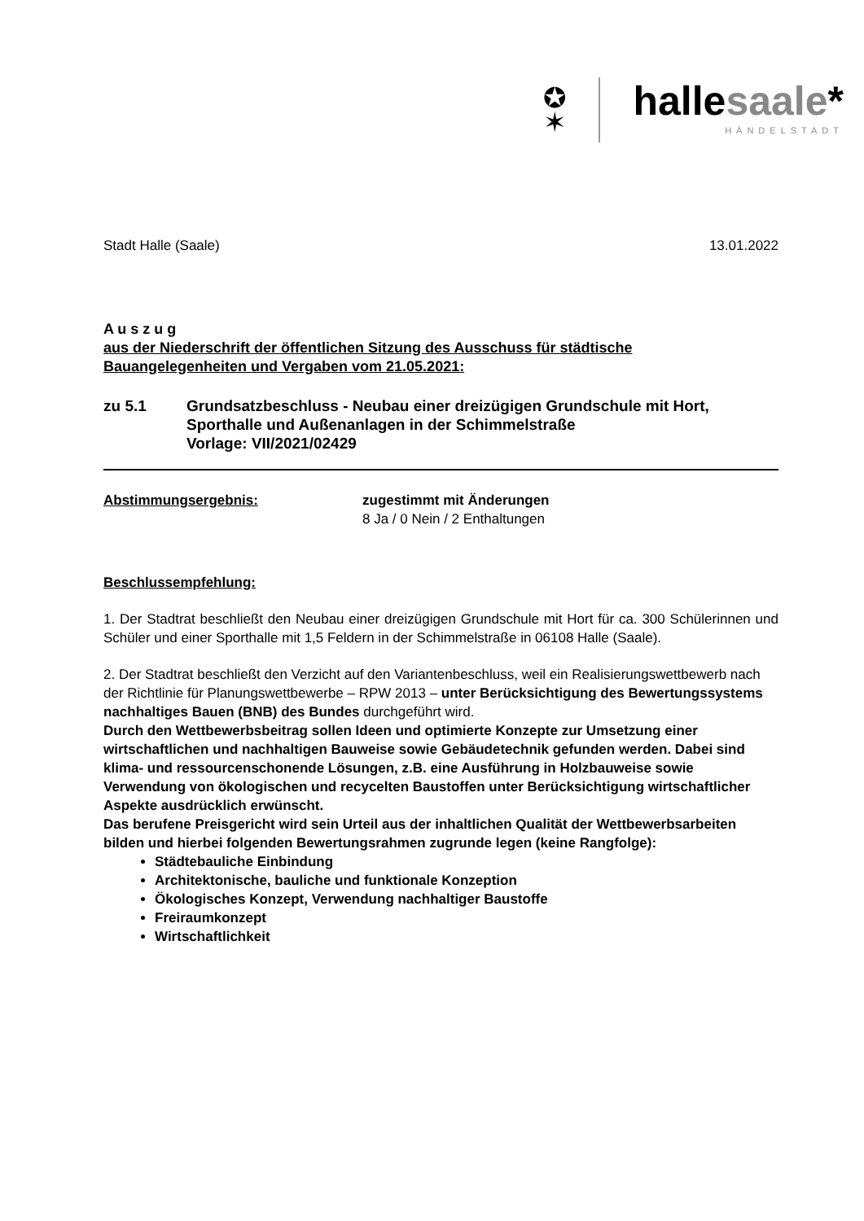✪
✶
hallesaale*
HÄNDELSTADT
Stadt Halle (Saale) 13.01.2022
A u s z u g
aus der Niederschrift der öffentlichen Sitzung des Ausschuss für städtische Bauangelegenheiten und Vergaben vom 21.05.2021:
zu 5.1 Grundsatzbeschluss - Neubau einer dreizügigen Grundschule mit Hort, Sporthalle und Außenanlagen in der Schimmelstraße
Vorlage: VII/2021/02429
Abstimmungsergebnis: zugestimmt mit Änderungen
8 Ja / 0 Nein / 2 Enthaltungen
Beschlussempfehlung:
1. Der Stadtrat beschließt den Neubau einer dreizügigen Grundschule mit Hort für ca. 300 Schülerinnen und Schüler und einer Sporthalle mit 1,5 Feldern in der Schimmelstraße in 06108 Halle (Saale).
2. Der Stadtrat beschließt den Verzicht auf den Variantenbeschluss, weil ein Realisierungswettbewerb nach der Richtlinie für Planungswettbewerbe – RPW 2013 – unter Berücksichtigung des Bewertungssystems nachhaltiges Bauen (BNB) des Bundes durchgeführt wird.
Durch den Wettbewerbsbeitrag sollen Ideen und optimierte Konzepte zur Umsetzung einer wirtschaftlichen und nachhaltigen Bauweise sowie Gebäudetechnik gefunden werden. Dabei sind klima- und ressourcenschonende Lösungen, z.B. eine Ausführung in Holzbauweise sowie Verwendung von ökologischen und recycelten Baustoffen unter Berücksichtigung wirtschaftlicher Aspekte ausdrücklich erwünscht.
Das berufene Preisgericht wird sein Urteil aus der inhaltlichen Qualität der Wettbewerbsarbeiten bilden und hierbei folgenden Bewertungsrahmen zugrunde legen (keine Rangfolge):
Städtebauliche Einbindung
Architektonische, bauliche und funktionale Konzeption
Ökologisches Konzept, Verwendung nachhaltiger Baustoffe
Freiraumkonzept
Wirtschaftlichkeit